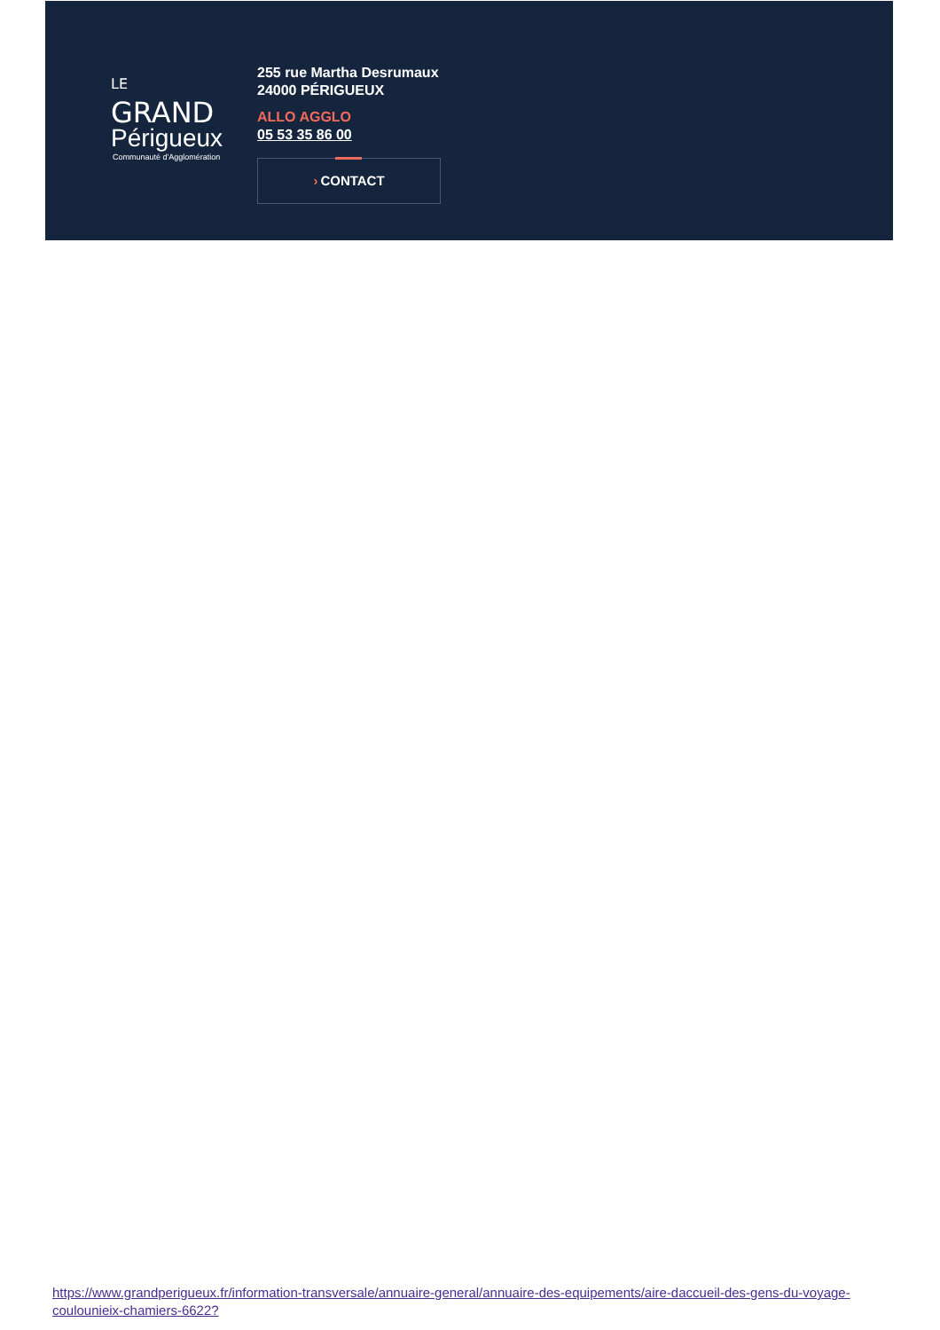LE GRAND
Périgueux
Communauté d'Agglomération
255 rue Martha Desrumaux
24000 PÉRIGUEUX
ALLO AGGLO
05 53 35 86 00
› CONTACT
https://www.grandperigueux.fr/information-transversale/annuaire-general/annuaire-des-equipements/aire-daccueil-des-gens-du-voyage-coulounieix-chamiers-6622?